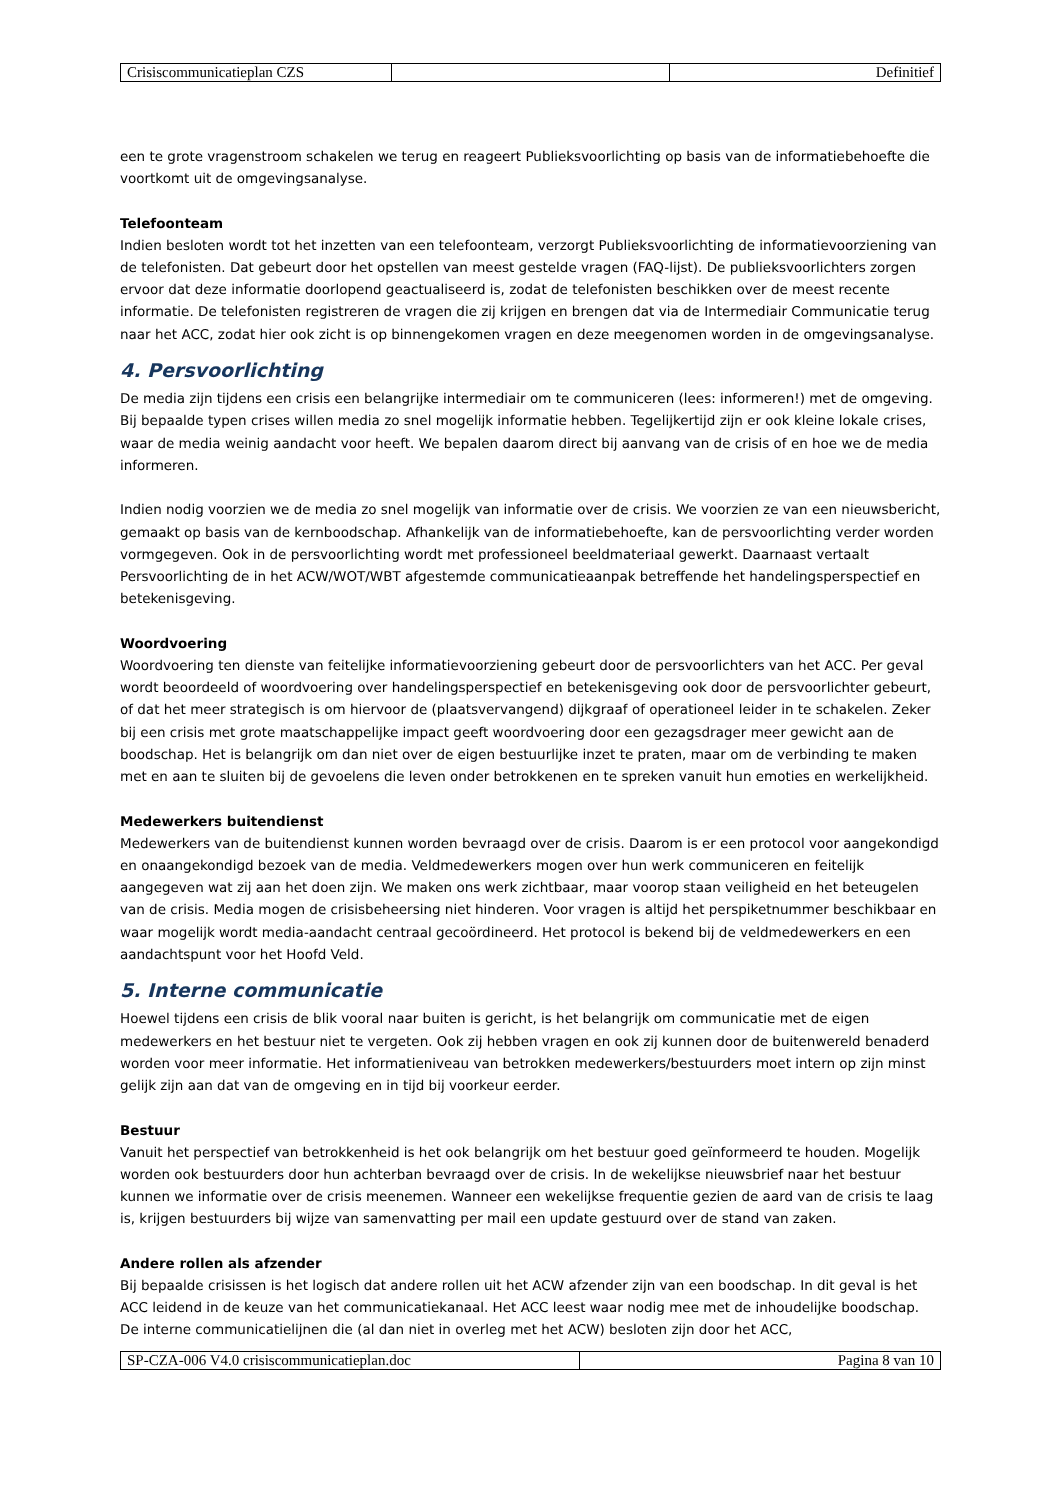| Crisiscommunicatieplan CZS | | Definitief |
een te grote vragenstroom schakelen we terug en reageert Publieksvoorlichting op basis van de informatiebehoefte die voortkomt uit de omgevingsanalyse.
Telefoonteam
Indien besloten wordt tot het inzetten van een telefoonteam, verzorgt Publieksvoorlichting de informatievoorziening van de telefonisten. Dat gebeurt door het opstellen van meest gestelde vragen (FAQ-lijst). De publieksvoorlichters zorgen ervoor dat deze informatie doorlopend geactualiseerd is, zodat de telefonisten beschikken over de meest recente informatie. De telefonisten registreren de vragen die zij krijgen en brengen dat via de Intermediair Communicatie terug naar het ACC, zodat hier ook zicht is op binnengekomen vragen en deze meegenomen worden in de omgevingsanalyse.
4. Persvoorlichting
De media zijn tijdens een crisis een belangrijke intermediair om te communiceren (lees: informeren!) met de omgeving. Bij bepaalde typen crises willen media zo snel mogelijk informatie hebben. Tegelijkertijd zijn er ook kleine lokale crises, waar de media weinig aandacht voor heeft. We bepalen daarom direct bij aanvang van de crisis of en hoe we de media informeren.
Indien nodig voorzien we de media zo snel mogelijk van informatie over de crisis. We voorzien ze van een nieuwsbericht, gemaakt op basis van de kernboodschap. Afhankelijk van de informatiebehoefte, kan de persvoorlichting verder worden vormgegeven. Ook in de persvoorlichting wordt met professioneel beeldmateriaal gewerkt. Daarnaast vertaalt Persvoorlichting de in het ACW/WOT/WBT afgestemde communicatieaanpak betreffende het handelingsperspectief en betekenisgeving.
Woordvoering
Woordvoering ten dienste van feitelijke informatievoorziening gebeurt door de persvoorlichters van het ACC. Per geval wordt beoordeeld of woordvoering over handelingsperspectief en betekenisgeving ook door de persvoorlichter gebeurt, of dat het meer strategisch is om hiervoor de (plaatsvervangend) dijkgraaf of operationeel leider in te schakelen. Zeker bij een crisis met grote maatschappelijke impact geeft woordvoering door een gezagsdrager meer gewicht aan de boodschap. Het is belangrijk om dan niet over de eigen bestuurlijke inzet te praten, maar om de verbinding te maken met en aan te sluiten bij de gevoelens die leven onder betrokkenen en te spreken vanuit hun emoties en werkelijkheid.
Medewerkers buitendienst
Medewerkers van de buitendienst kunnen worden bevraagd over de crisis. Daarom is er een protocol voor aangekondigd en onaangekondigd bezoek van de media. Veldmedewerkers mogen over hun werk communiceren en feitelijk aangegeven wat zij aan het doen zijn. We maken ons werk zichtbaar, maar voorop staan veiligheid en het beteugelen van de crisis. Media mogen de crisisbeheersing niet hinderen. Voor vragen is altijd het perspiketnummer beschikbaar en waar mogelijk wordt media-aandacht centraal gecoördineerd. Het protocol is bekend bij de veldmedewerkers en een aandachtspunt voor het Hoofd Veld.
5. Interne communicatie
Hoewel tijdens een crisis de blik vooral naar buiten is gericht, is het belangrijk om communicatie met de eigen medewerkers en het bestuur niet te vergeten. Ook zij hebben vragen en ook zij kunnen door de buitenwereld benaderd worden voor meer informatie. Het informatieniveau van betrokken medewerkers/bestuurders moet intern op zijn minst gelijk zijn aan dat van de omgeving en in tijd bij voorkeur eerder.
Bestuur
Vanuit het perspectief van betrokkenheid is het ook belangrijk om het bestuur goed geïnformeerd te houden. Mogelijk worden ook bestuurders door hun achterban bevraagd over de crisis. In de wekelijkse nieuwsbrief naar het bestuur kunnen we informatie over de crisis meenemen. Wanneer een wekelijkse frequentie gezien de aard van de crisis te laag is, krijgen bestuurders bij wijze van samenvatting per mail een update gestuurd over de stand van zaken.
Andere rollen als afzender
Bij bepaalde crisissen is het logisch dat andere rollen uit het ACW afzender zijn van een boodschap. In dit geval is het ACC leidend in de keuze van het communicatiekanaal. Het ACC leest waar nodig mee met de inhoudelijke boodschap. De interne communicatielijnen die (al dan niet in overleg met het ACW) besloten zijn door het ACC,
| SP-CZA-006 V4.0 crisiscommunicatieplan.doc | Pagina 8 van 10 |